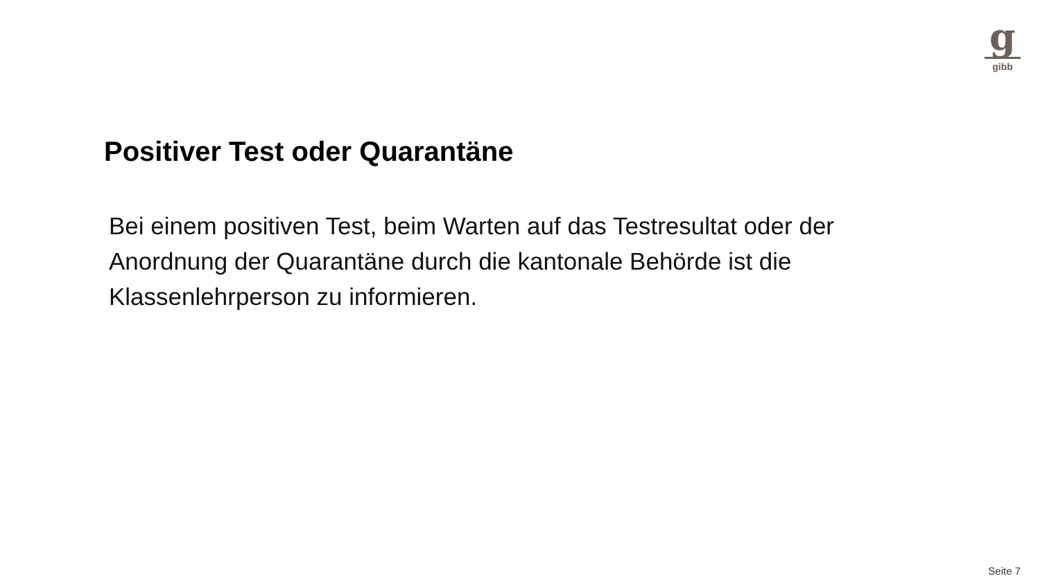g
gibb
Positiver Test oder Quarantäne
Bei einem positiven Test, beim Warten auf das Testresultat oder der
Anordnung der Quarantäne durch die kantonale Behörde ist die
Klassenlehrperson zu informieren.
Seite 7